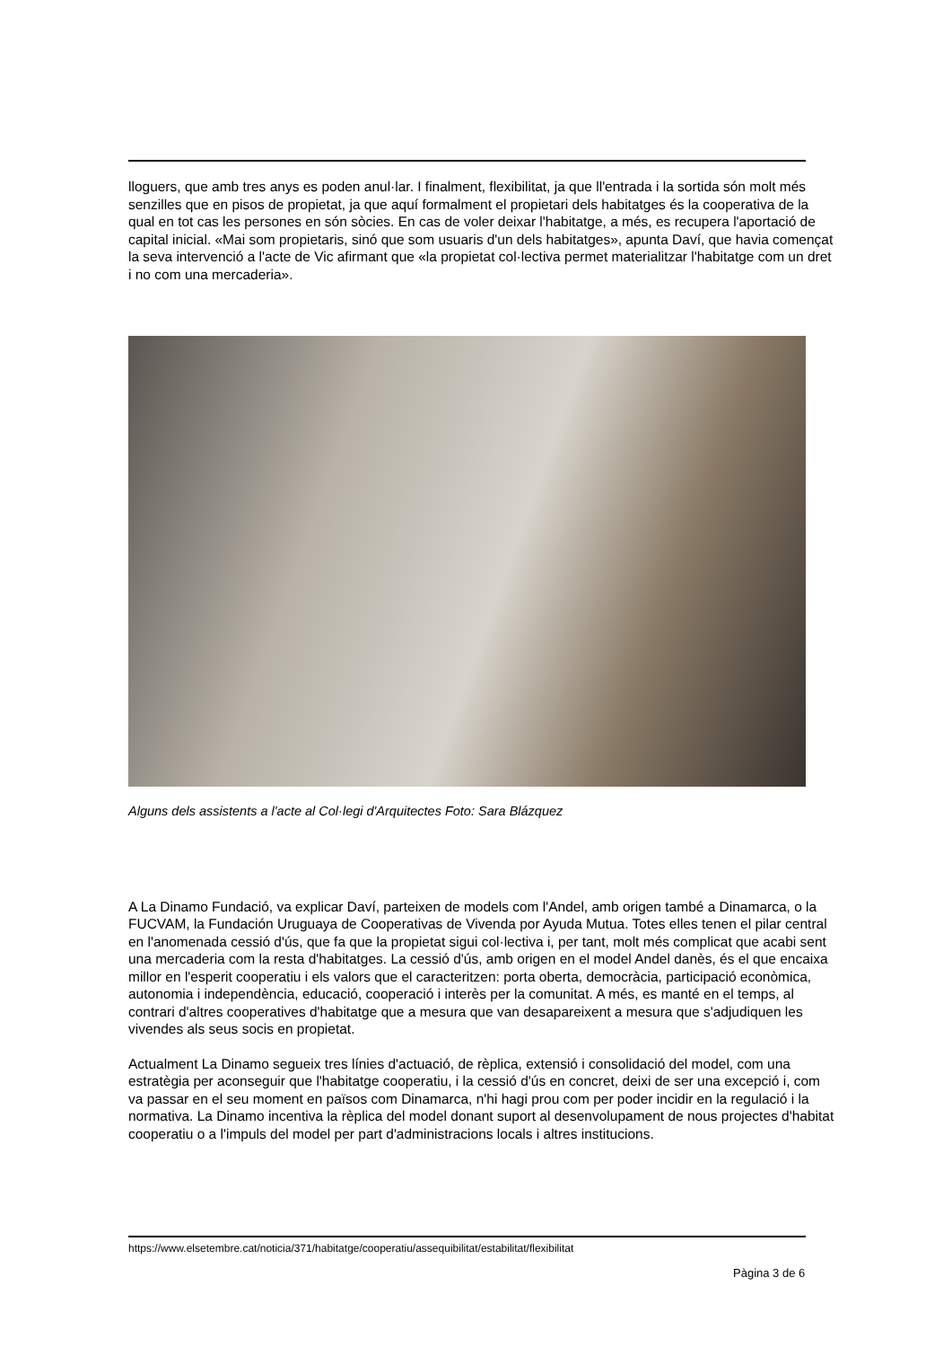lloguers, que amb tres anys es poden anul·lar. I finalment, flexibilitat, ja que ll'entrada i la sortida són molt més senzilles que en pisos de propietat, ja que aquí formalment el propietari dels habitatges és la cooperativa de la qual en tot cas les persones en són sòcies. En cas de voler deixar l'habitatge, a més, es recupera l'aportació de capital inicial. «Mai som propietaris, sinó que som usuaris d'un dels habitatges», apunta Daví, que havia començat la seva intervenció a l'acte de Vic afirmant que «la propietat col·lectiva permet materialitzar l'habitatge com un dret i no com una mercaderia».
Alguns dels assistents a l'acte al Col·legi d'Arquitectes Foto: Sara Blázquez
A La Dinamo Fundació, va explicar Daví, parteixen de models com l'Andel, amb origen també a Dinamarca, o la FUCVAM, la Fundación Uruguaya de Cooperativas de Vivenda por Ayuda Mutua. Totes elles tenen el pilar central en l'anomenada cessió d'ús, que fa que la propietat sigui col·lectiva i, per tant, molt més complicat que acabi sent una mercaderia com la resta d'habitatges. La cessió d'ús, amb origen en el model Andel danès, és el que encaixa millor en l'esperit cooperatiu i els valors que el caracteritzen: porta oberta, democràcia, participació econòmica, autonomia i independència, educació, cooperació i interès per la comunitat. A més, es manté en el temps, al contrari d'altres cooperatives d'habitatge que a mesura que van desapareixent a mesura que s'adjudiquen les vivendes als seus socis en propietat.
Actualment La Dinamo segueix tres línies d'actuació, de rèplica, extensió i consolidació del model, com una estratègia per aconseguir que l'habitatge cooperatiu, i la cessió d'ús en concret, deixi de ser una excepció i, com va passar en el seu moment en països com Dinamarca, n'hi hagi prou com per poder incidir en la regulació i la normativa. La Dinamo incentiva la rèplica del model donant suport al desenvolupament de nous projectes d'habitat cooperatiu o a l'impuls del model per part d'administracions locals i altres institucions.
https://www.elsetembre.cat/noticia/371/habitatge/cooperatiu/assequibilitat/estabilitat/flexibilitat
Pàgina 3 de 6